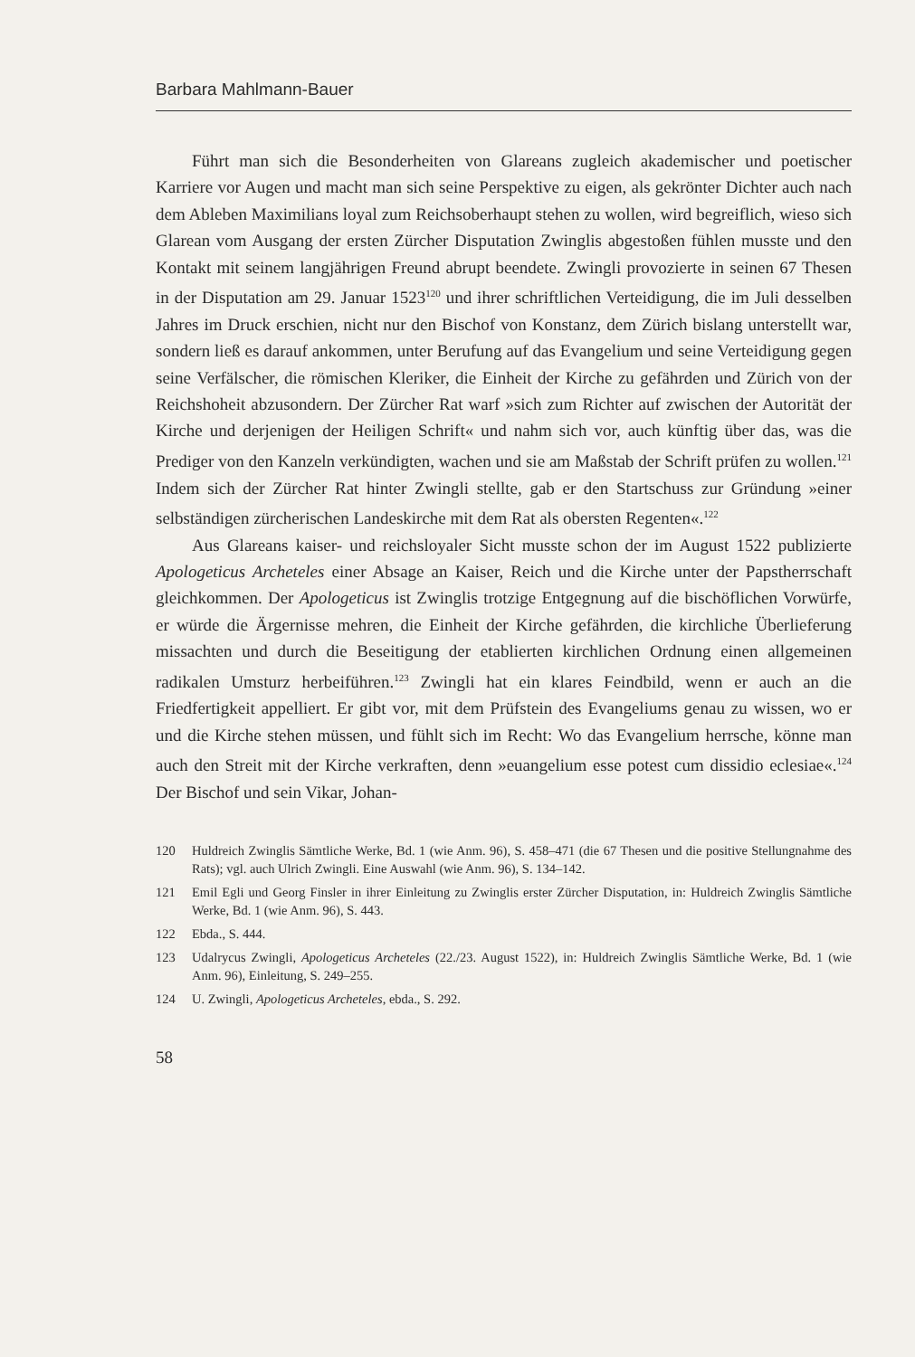Barbara Mahlmann-Bauer
Führt man sich die Besonderheiten von Glareans zugleich akademischer und poetischer Karriere vor Augen und macht man sich seine Perspektive zu eigen, als gekrönter Dichter auch nach dem Ableben Maximilians loyal zum Reichsoberhaupt stehen zu wollen, wird begreiflich, wieso sich Glarean vom Ausgang der ersten Zürcher Disputation Zwinglis abgestoßen fühlen musste und den Kontakt mit seinem langjährigen Freund abrupt beendete. Zwingli provozierte in seinen 67 Thesen in der Disputation am 29. Januar 1523<sup>120</sup> und ihrer schriftlichen Verteidigung, die im Juli desselben Jahres im Druck erschien, nicht nur den Bischof von Konstanz, dem Zürich bislang unterstellt war, sondern ließ es darauf ankommen, unter Berufung auf das Evangelium und seine Verteidigung gegen seine Verfälscher, die römischen Kleriker, die Einheit der Kirche zu gefährden und Zürich von der Reichshoheit abzusondern. Der Zürcher Rat warf »sich zum Richter auf zwischen der Autorität der Kirche und derjenigen der Heiligen Schrift« und nahm sich vor, auch künftig über das, was die Prediger von den Kanzeln verkündigten, wachen und sie am Maßstab der Schrift prüfen zu wollen.<sup>121</sup> Indem sich der Zürcher Rat hinter Zwingli stellte, gab er den Startschuss zur Gründung »einer selbständigen zürcherischen Landeskirche mit dem Rat als obersten Regenten«.<sup>122</sup>
Aus Glareans kaiser- und reichsloyaler Sicht musste schon der im August 1522 publizierte Apologeticus Archeteles einer Absage an Kaiser, Reich und die Kirche unter der Papstherrschaft gleichkommen. Der Apologeticus ist Zwinglis trotzige Entgegnung auf die bischöflichen Vorwürfe, er würde die Ärgernisse mehren, die Einheit der Kirche gefährden, die kirchliche Überlieferung missachten und durch die Beseitigung der etablierten kirchlichen Ordnung einen allgemeinen radikalen Umsturz herbeiführen.<sup>123</sup> Zwingli hat ein klares Feindbild, wenn er auch an die Friedfertigkeit appelliert. Er gibt vor, mit dem Prüfstein des Evangeliums genau zu wissen, wo er und die Kirche stehen müssen, und fühlt sich im Recht: Wo das Evangelium herrsche, könne man auch den Streit mit der Kirche verkraften, denn »euangelium esse potest cum dissidio eclesiae«.<sup>124</sup> Der Bischof und sein Vikar, Johan-
120 Huldreich Zwinglis Sämtliche Werke, Bd. 1 (wie Anm. 96), S. 458–471 (die 67 Thesen und die positive Stellungnahme des Rats); vgl. auch Ulrich Zwingli. Eine Auswahl (wie Anm. 96), S. 134–142.
121 Emil Egli und Georg Finsler in ihrer Einleitung zu Zwinglis erster Zürcher Disputation, in: Huldreich Zwinglis Sämtliche Werke, Bd. 1 (wie Anm. 96), S. 443.
122 Ebda., S. 444.
123 Udalrycus Zwingli, Apologeticus Archeteles (22./23. August 1522), in: Huldreich Zwinglis Sämtliche Werke, Bd. 1 (wie Anm. 96), Einleitung, S. 249–255.
124 U. Zwingli, Apologeticus Archeteles, ebda., S. 292.
58